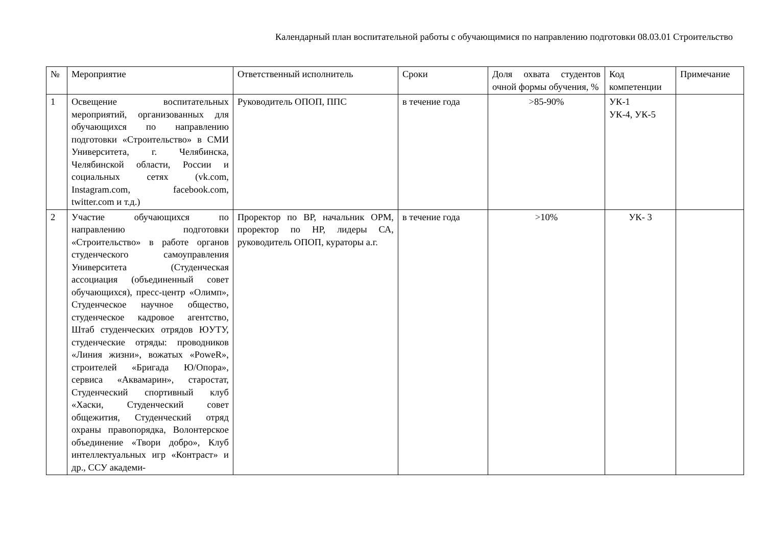Календарный план воспитательной работы с обучающимися по направлению подготовки 08.03.01 Строительство
| № | Мероприятие | Ответственный исполнитель | Сроки | Доля охвата студентов очной формы обучения, % | Код компетенции | Примечание |
| --- | --- | --- | --- | --- | --- | --- |
| 1 | Освещение воспитательных мероприятий, организованных для обучающихся по направлению подготовки «Строительство» в СМИ Университета, г. Челябинска, Челябинской области, России и социальных сетях (vk.com, Instagram.com, facebook.com, twitter.com и т.д.) | Руководитель ОПОП, ППС | в течение года | >85-90% | УК-1 УК-4, УК-5 | |
| 2 | Участие обучающихся по направлению подготовки «Строительство» в работе органов студенческого самоуправления Университета (Студенческая ассоциация (объединенный совет обучающихся), пресс-центр «Олимп», Студенческое научное общество, студенческое кадровое агентство, Штаб студенческих отрядов ЮУТУ, студенческие отряды: проводников «Линия жизни», вожатых «PoweR», строителей «Бригада Ю/Опора», сервиса «Аквамарин», старостат, Студенческий спортивный клуб «Хаски, Студенческий совет общежития, Студенческий отряд охраны правопорядка, Волонтерское объединение «Твори добро», Клуб интеллектуальных игр «Контраст» и др., ССУ академи- | Проректор по ВР, начальник ОРМ, проректор по НР, лидеры СА, руководитель ОПОП, кураторы а.г. | в течение года | >10% | УК- 3 | |